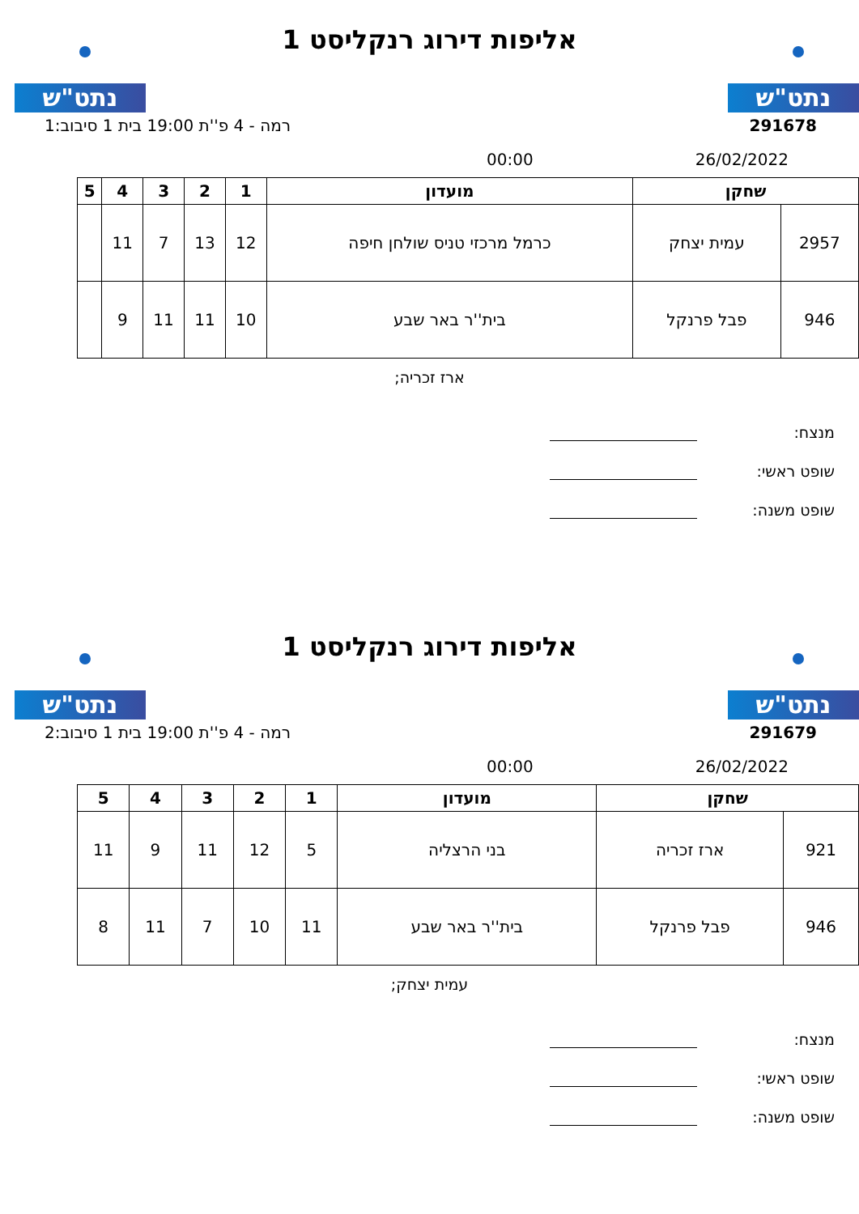נתט"ש נתט"ש
אליפות דירוג רנקליסט 1
291678 רמה - 4 פ''ת 19:00 בית 1 סיבוב:1
26/02/2022 00:00
| שחקן | | מועדון | 1 | 2 | 3 | 4 | 5 |
| --- | --- | --- | --- | --- | --- | --- | --- |
| 2957 | עמית יצחק | כרמל מרכזי טניס שולחן חיפה | 12 | 13 | 7 | 11 | |
| 946 | פבל פרנקל | בית''ר באר שבע | 10 | 11 | 11 | 9 | |
ארז זכריה;
מנצח:
שופט ראשי:
שופט משנה:
נתט"ש נתט"ש
אליפות דירוג רנקליסט 1
291679 רמה - 4 פ''ת 19:00 בית 1 סיבוב:2
26/02/2022 00:00
| שחקן | | מועדון | 1 | 2 | 3 | 4 | 5 |
| --- | --- | --- | --- | --- | --- | --- | --- |
| 921 | ארז זכריה | בני הרצליה | 5 | 12 | 11 | 9 | 11 |
| 946 | פבל פרנקל | בית''ר באר שבע | 11 | 10 | 7 | 11 | 8 |
עמית יצחק;
מנצח:
שופט ראשי:
שופט משנה: